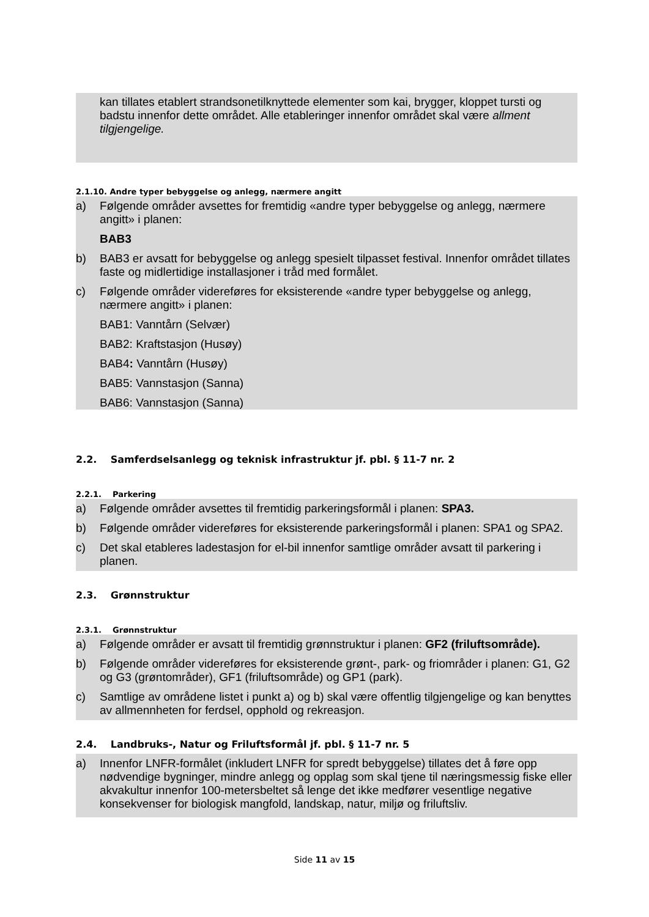kan tillates etablert strandsonetilknyttede elementer som kai, brygger, kloppet tursti og badstu innenfor dette området. Alle etableringer innenfor området skal være allment tilgjengelige.
2.1.10. Andre typer bebyggelse og anlegg, nærmere angitt
a) Følgende områder avsettes for fremtidig «andre typer bebyggelse og anlegg, nærmere angitt» i planen:
BAB3
b) BAB3 er avsatt for bebyggelse og anlegg spesielt tilpasset festival. Innenfor området tillates faste og midlertidige installasjoner i tråd med formålet.
c) Følgende områder videreføres for eksisterende «andre typer bebyggelse og anlegg, nærmere angitt» i planen:
BAB1: Vanntårn (Selvær)
BAB2: Kraftstasjon (Husøy)
BAB4: Vanntårn (Husøy)
BAB5: Vannstasjon (Sanna)
BAB6: Vannstasjon (Sanna)
2.2. Samferdselsanlegg og teknisk infrastruktur jf. pbl. § 11-7 nr. 2
2.2.1. Parkering
a) Følgende områder avsettes til fremtidig parkeringsformål i planen: SPA3.
b) Følgende områder videreføres for eksisterende parkeringsformål i planen: SPA1 og SPA2.
c) Det skal etableres ladestasjon for el-bil innenfor samtlige områder avsatt til parkering i planen.
2.3. Grønnstruktur
2.3.1. Grønnstruktur
a) Følgende områder er avsatt til fremtidig grønnstruktur i planen: GF2 (friluftsområde).
b) Følgende områder videreføres for eksisterende grønt-, park- og friområder i planen: G1, G2 og G3 (grøntområder), GF1 (friluftsområde) og GP1 (park).
c) Samtlige av områdene listet i punkt a) og b) skal være offentlig tilgjengelige og kan benyttes av allmennheten for ferdsel, opphold og rekreasjon.
2.4. Landbruks-, Natur og Friluftsformål jf. pbl. § 11-7 nr. 5
a) Innenfor LNFR-formålet (inkludert LNFR for spredt bebyggelse) tillates det å føre opp nødvendige bygninger, mindre anlegg og opplag som skal tjene til næringsmessig fiske eller akvakultur innenfor 100-metersbeltet så lenge det ikke medfører vesentlige negative konsekvenser for biologisk mangfold, landskap, natur, miljø og friluftsliv.
Side 11 av 15